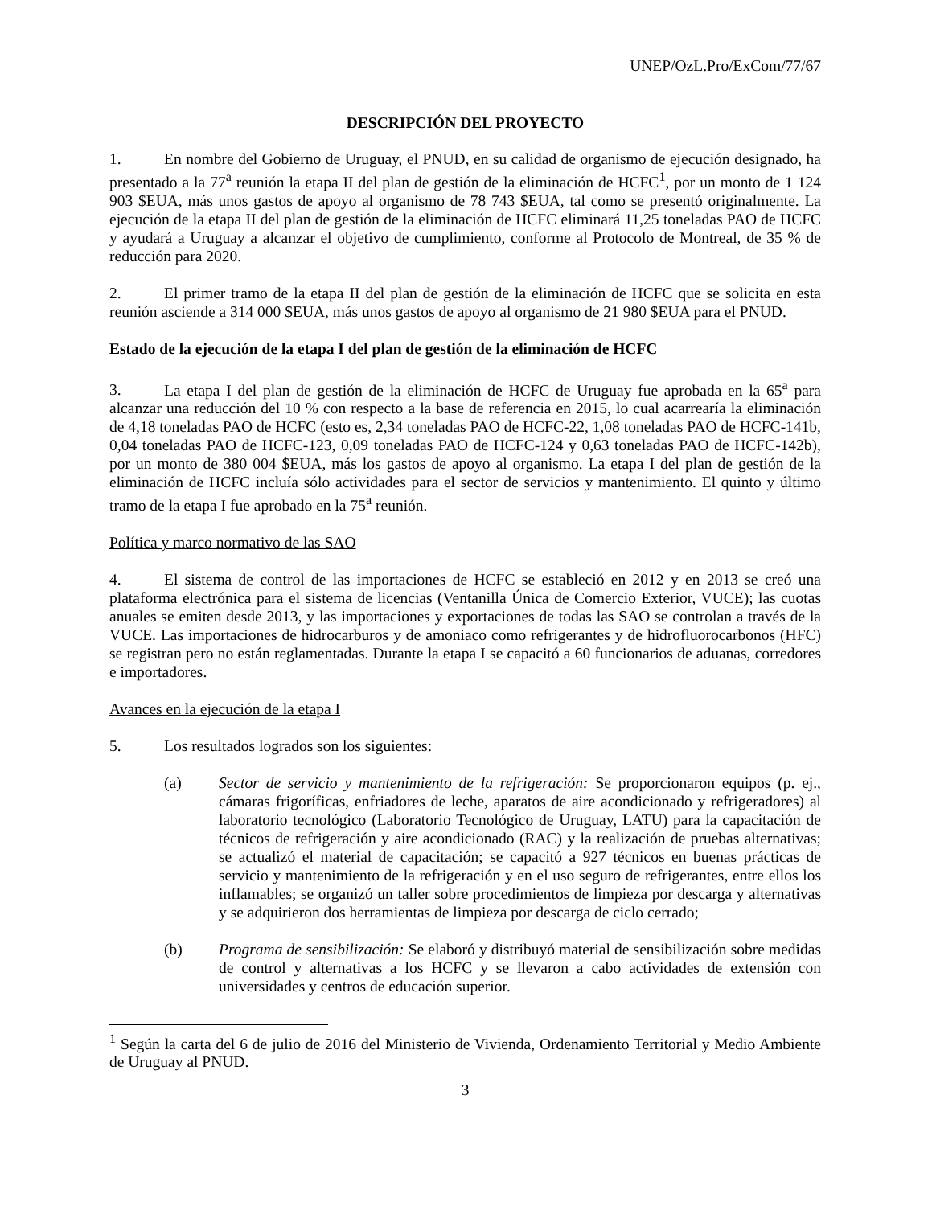UNEP/OzL.Pro/ExCom/77/67
DESCRIPCIÓN DEL PROYECTO
1. En nombre del Gobierno de Uruguay, el PNUD, en su calidad de organismo de ejecución designado, ha presentado a la 77<sup>a</sup> reunión la etapa II del plan de gestión de la eliminación de HCFC<sup>1</sup>, por un monto de 1 124 903 $EUA, más unos gastos de apoyo al organismo de 78 743 $EUA, tal como se presentó originalmente. La ejecución de la etapa II del plan de gestión de la eliminación de HCFC eliminará 11,25 toneladas PAO de HCFC y ayudará a Uruguay a alcanzar el objetivo de cumplimiento, conforme al Protocolo de Montreal, de 35 % de reducción para 2020.
2. El primer tramo de la etapa II del plan de gestión de la eliminación de HCFC que se solicita en esta reunión asciende a 314 000 $EUA, más unos gastos de apoyo al organismo de 21 980 $EUA para el PNUD.
Estado de la ejecución de la etapa I del plan de gestión de la eliminación de HCFC
3. La etapa I del plan de gestión de la eliminación de HCFC de Uruguay fue aprobada en la 65<sup>a</sup> para alcanzar una reducción del 10 % con respecto a la base de referencia en 2015, lo cual acarrearía la eliminación de 4,18 toneladas PAO de HCFC (esto es, 2,34 toneladas PAO de HCFC-22, 1,08 toneladas PAO de HCFC-141b, 0,04 toneladas PAO de HCFC-123, 0,09 toneladas PAO de HCFC-124 y 0,63 toneladas PAO de HCFC-142b), por un monto de 380 004 $EUA, más los gastos de apoyo al organismo. La etapa I del plan de gestión de la eliminación de HCFC incluía sólo actividades para el sector de servicios y mantenimiento. El quinto y último tramo de la etapa I fue aprobado en la 75<sup>a</sup> reunión.
Política y marco normativo de las SAO
4. El sistema de control de las importaciones de HCFC se estableció en 2012 y en 2013 se creó una plataforma electrónica para el sistema de licencias (Ventanilla Única de Comercio Exterior, VUCE); las cuotas anuales se emiten desde 2013, y las importaciones y exportaciones de todas las SAO se controlan a través de la VUCE. Las importaciones de hidrocarburos y de amoniaco como refrigerantes y de hidrofluorocarbonos (HFC) se registran pero no están reglamentadas. Durante la etapa I se capacitó a 60 funcionarios de aduanas, corredores e importadores.
Avances en la ejecución de la etapa I
5. Los resultados logrados son los siguientes:
(a) Sector de servicio y mantenimiento de la refrigeración: Se proporcionaron equipos (p. ej., cámaras frigoríficas, enfriadores de leche, aparatos de aire acondicionado y refrigeradores) al laboratorio tecnológico (Laboratorio Tecnológico de Uruguay, LATU) para la capacitación de técnicos de refrigeración y aire acondicionado (RAC) y la realización de pruebas alternativas; se actualizó el material de capacitación; se capacitó a 927 técnicos en buenas prácticas de servicio y mantenimiento de la refrigeración y en el uso seguro de refrigerantes, entre ellos los inflamables; se organizó un taller sobre procedimientos de limpieza por descarga y alternativas y se adquirieron dos herramientas de limpieza por descarga de ciclo cerrado;
(b) Programa de sensibilización: Se elaboró y distribuyó material de sensibilización sobre medidas de control y alternativas a los HCFC y se llevaron a cabo actividades de extensión con universidades y centros de educación superior.
<sup>1</sup> Según la carta del 6 de julio de 2016 del Ministerio de Vivienda, Ordenamiento Territorial y Medio Ambiente de Uruguay al PNUD.
3